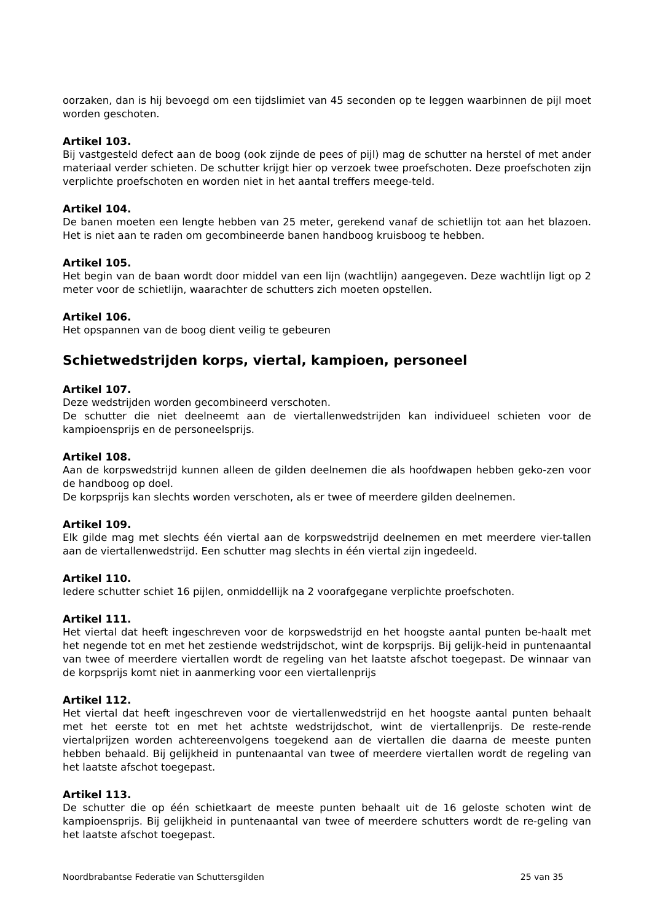oorzaken, dan is hij bevoegd om een tijdslimiet van 45 seconden op te leggen waarbinnen de pijl moet worden geschoten.
Artikel 103.
Bij vastgesteld defect aan de boog (ook zijnde de pees of pijl) mag de schutter na herstel of met ander materiaal verder schieten. De schutter krijgt hier op verzoek twee proefschoten. Deze proefschoten zijn verplichte proefschoten en worden niet in het aantal treffers meege-teld.
Artikel 104.
De banen moeten een lengte hebben van 25 meter, gerekend vanaf de schietlijn tot aan het blazoen. Het is niet aan te raden om gecombineerde banen handboog kruisboog te hebben.
Artikel 105.
Het begin van de baan wordt door middel van een lijn (wachtlijn) aangegeven. Deze wachtlijn ligt op 2 meter voor de schietlijn, waarachter de schutters zich moeten opstellen.
Artikel 106.
Het opspannen van de boog dient veilig te gebeuren
Schietwedstrijden korps, viertal, kampioen, personeel
Artikel 107.
Deze wedstrijden worden gecombineerd verschoten.
De schutter die niet deelneemt aan de viertallenwedstrijden kan individueel schieten voor de kampioensprijs en de personeelsprijs.
Artikel 108.
Aan de korpswedstrijd kunnen alleen de gilden deelnemen die als hoofdwapen hebben geko-zen voor de handboog op doel.
De korpsprijs kan slechts worden verschoten, als er twee of meerdere gilden deelnemen.
Artikel 109.
Elk gilde mag met slechts één viertal aan de korpswedstrijd deelnemen en met meerdere vier-tallen aan de viertallenwedstrijd. Een schutter mag slechts in één viertal zijn ingedeeld.
Artikel 110.
Iedere schutter schiet 16 pijlen, onmiddellijk na 2 voorafgegane verplichte proefschoten.
Artikel 111.
Het viertal dat heeft ingeschreven voor de korpswedstrijd en het hoogste aantal punten be-haalt met het negende tot en met het zestiende wedstrijdschot, wint de korpsprijs. Bij gelijk-heid in puntenaantal van twee of meerdere viertallen wordt de regeling van het laatste afschot toegepast. De winnaar van de korpsprijs komt niet in aanmerking voor een viertallenprijs
Artikel 112.
Het viertal dat heeft ingeschreven voor de viertallenwedstrijd en het hoogste aantal punten behaalt met het eerste tot en met het achtste wedstrijdschot, wint de viertallenprijs. De reste-rende viertalprijzen worden achtereenvolgens toegekend aan de viertallen die daarna de meeste punten hebben behaald. Bij gelijkheid in puntenaantal van twee of meerdere viertallen wordt de regeling van het laatste afschot toegepast.
Artikel 113.
De schutter die op één schietkaart de meeste punten behaalt uit de 16 geloste schoten wint de kampioensprijs. Bij gelijkheid in puntenaantal van twee of meerdere schutters wordt de re-geling van het laatste afschot toegepast.
Noordbrabantse Federatie van Schuttersgilden 25 van 35